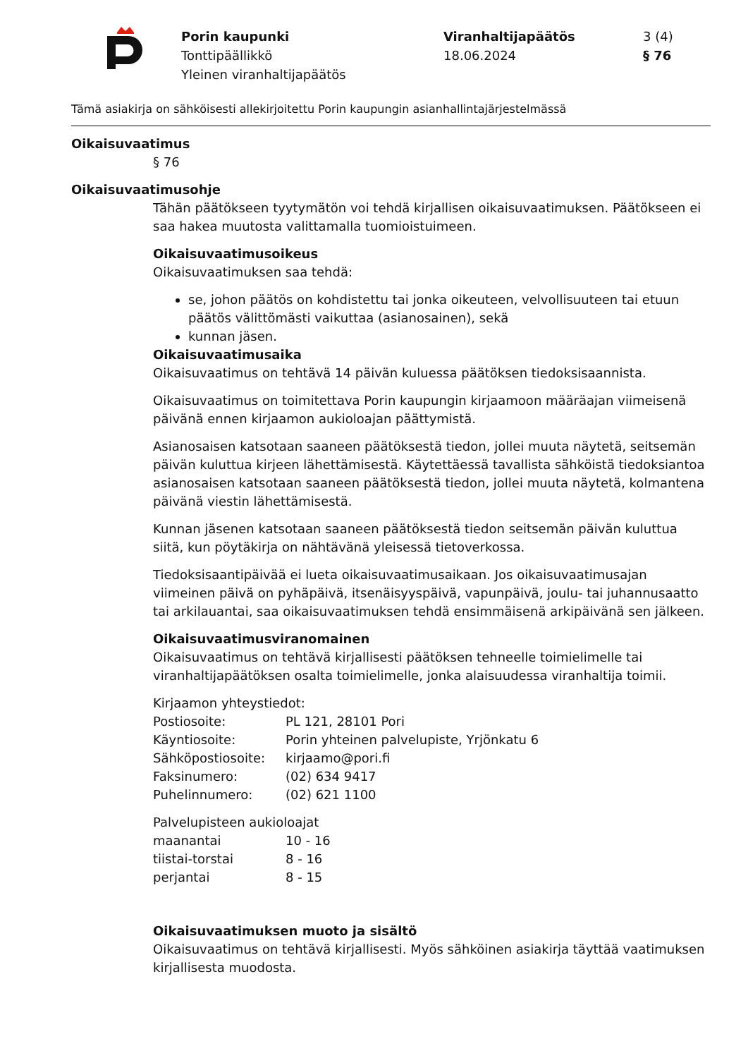Porin kaupunki
Tonttipäällikkö
Yleinen viranhaltijapäätös
Viranhaltijapäätös
18.06.2024
3 (4)
§ 76
Tämä asiakirja on sähköisesti allekirjoitettu Porin kaupungin asianhallintajärjestelmässä
Oikaisuvaatimus
§ 76
Oikaisuvaatimusohje
Tähän päätökseen tyytymätön voi tehdä kirjallisen oikaisuvaatimuksen. Päätökseen ei saa hakea muutosta valittamalla tuomioistuimeen.
Oikaisuvaatimusoikeus
Oikaisuvaatimuksen saa tehdä:
se, johon päätös on kohdistettu tai jonka oikeuteen, velvollisuuteen tai etuun päätös välittömästi vaikuttaa (asianosainen), sekä
kunnan jäsen.
Oikaisuvaatimusaika
Oikaisuvaatimus on tehtävä 14 päivän kuluessa päätöksen tiedoksisaannista.
Oikaisuvaatimus on toimitettava Porin kaupungin kirjaamoon määräajan viimeisenä päivänä ennen kirjaamon aukioloajan päättymistä.
Asianosaisen katsotaan saaneen päätöksestä tiedon, jollei muuta näytetä, seitsemän päivän kuluttua kirjeen lähettämisestä. Käytettäessä tavallista sähköistä tiedoksiantoa asianosaisen katsotaan saaneen päätöksestä tiedon, jollei muuta näytetä, kolmantena päivänä viestin lähettämisestä.
Kunnan jäsenen katsotaan saaneen päätöksestä tiedon seitsemän päivän kuluttua siitä, kun pöytäkirja on nähtävänä yleisessä tietoverkossa.
Tiedoksisaantipäivää ei lueta oikaisuvaatimusaikaan. Jos oikaisuvaatimusajan viimeinen päivä on pyhäpäivä, itsenäisyyspäivä, vapunpäivä, joulu- tai juhannusaatto tai arkilauantai, saa oikaisuvaatimuksen tehdä ensimmäisenä arkipäivänä sen jälkeen.
Oikaisuvaatimusviranomainen
Oikaisuvaatimus on tehtävä kirjallisesti päätöksen tehneelle toimielimelle tai viranhaltijapäätöksen osalta toimielimelle, jonka alaisuudessa viranhaltija toimii.
Kirjaamon yhteystiedot:
| Postiosoite: | PL 121, 28101 Pori |
| Käyntiosoite: | Porin yhteinen palvelupiste, Yrjönkatu 6 |
| Sähköpostiosoite: | kirjaamo@pori.fi |
| Faksinumero: | (02) 634 9417 |
| Puhelinnumero: | (02) 621 1100 |
Palvelupisteen aukioloajat
| maanantai | 10 - 16 |
| tiistai-torstai | 8 - 16 |
| perjantai | 8 - 15 |
Oikaisuvaatimuksen muoto ja sisältö
Oikaisuvaatimus on tehtävä kirjallisesti. Myös sähköinen asiakirja täyttää vaatimuksen kirjallisesta muodosta.